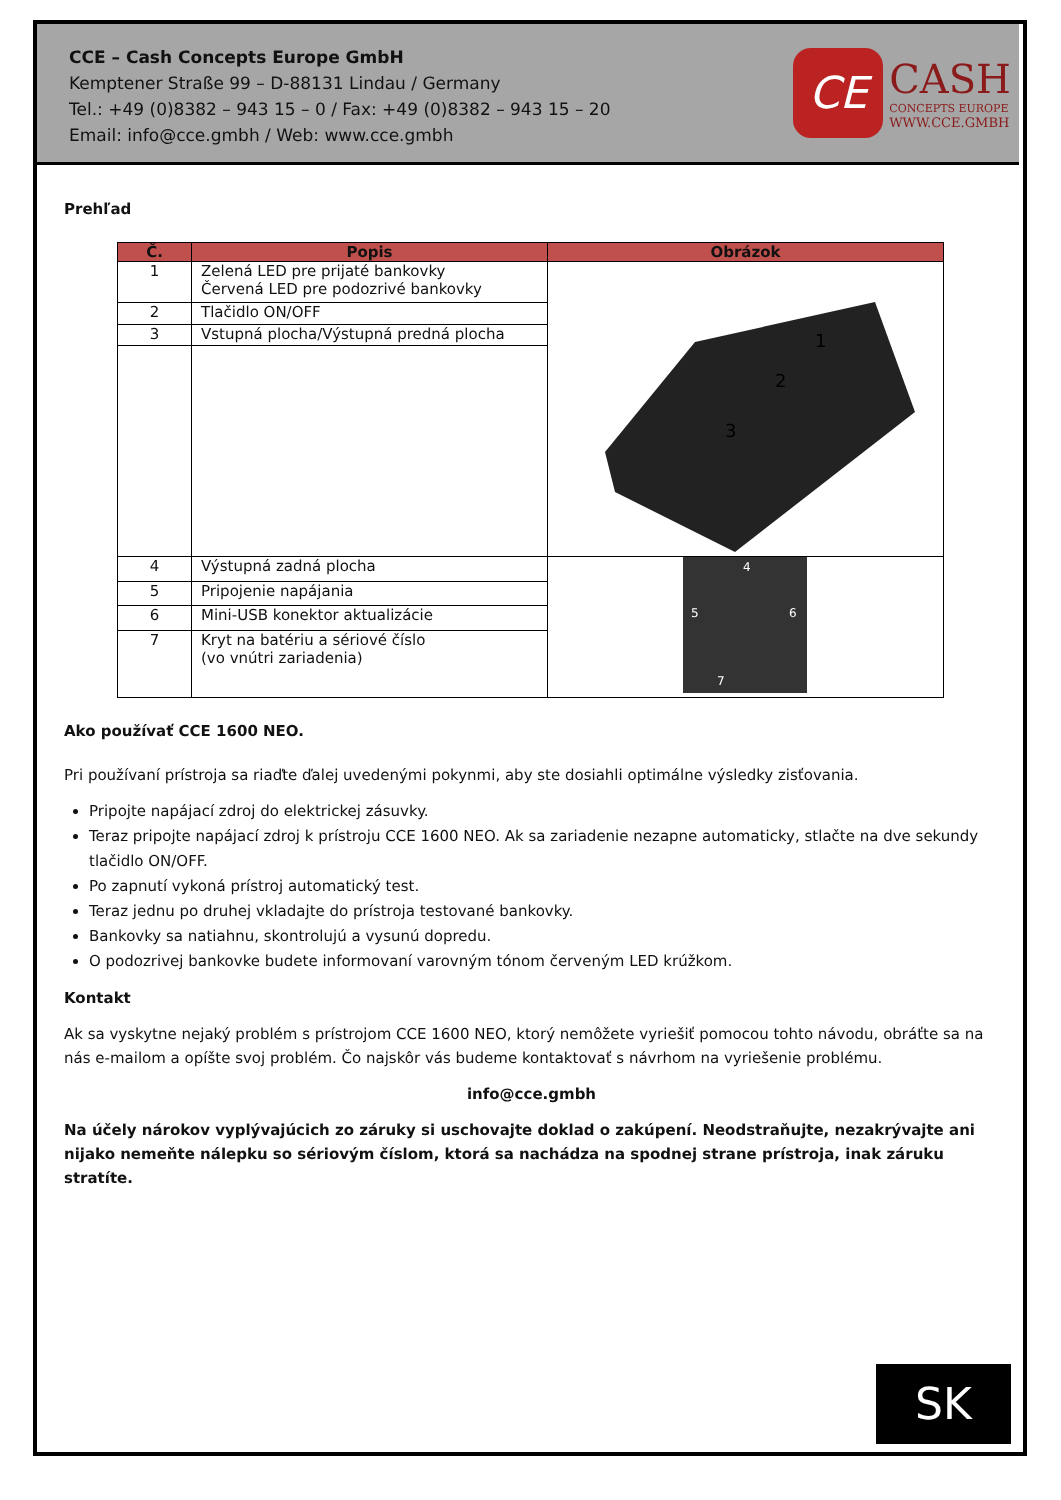CCE – Cash Concepts Europe GmbH
Kemptener Straße 99 – D-88131 Lindau / Germany
Tel.: +49 (0)8382 – 943 15 – 0 / Fax: +49 (0)8382 – 943 15 – 20
Email: info@cce.gmbh / Web: www.cce.gmbh
CE
CASH
CONCEPTS EUROPE
WWW.CCE.GMBH
Prehľad
| Č. | Popis | Obrázok |
| --- | --- | --- |
| 1 | Zelená LED pre prijaté bankovky Červená LED pre podozrivé bankovky | 1 2 3 |
| 2 | Tlačidlo ON/OFF | |
| 3 | Vstupná plocha/Výstupná predná plocha | |
| 4 | Výstupná zadná plocha | 4 5 6 7 |
| 5 | Pripojenie napájania | |
| 6 | Mini-USB konektor aktualizácie | |
| 7 | Kryt na batériu a sériové číslo (vo vnútri zariadenia) | |
Ako používať CCE 1600 NEO.
Pri používaní prístroja sa riaďte ďalej uvedenými pokynmi, aby ste dosiahli optimálne výsledky zisťovania.
Pripojte napájací zdroj do elektrickej zásuvky.
Teraz pripojte napájací zdroj k prístroju CCE 1600 NEO. Ak sa zariadenie nezapne automaticky, stlačte na dve sekundy tlačidlo ON/OFF.
Po zapnutí vykoná prístroj automatický test.
Teraz jednu po druhej vkladajte do prístroja testované bankovky.
Bankovky sa natiahnu, skontrolujú a vysunú dopredu.
O podozrivej bankovke budete informovaní varovným tónom červeným LED krúžkom.
Kontakt
Ak sa vyskytne nejaký problém s prístrojom CCE 1600 NEO, ktorý nemôžete vyriešiť pomocou tohto návodu, obráťte sa na nás e-mailom a opíšte svoj problém. Čo najskôr vás budeme kontaktovať s návrhom na vyriešenie problému.
info@cce.gmbh
Na účely nárokov vyplývajúcich zo záruky si uschovajte doklad o zakúpení. Neodstraňujte, nezakrývajte ani nijako nemeňte nálepku so sériovým číslom, ktorá sa nachádza na spodnej strane prístroja, inak záruku stratíte.
SK